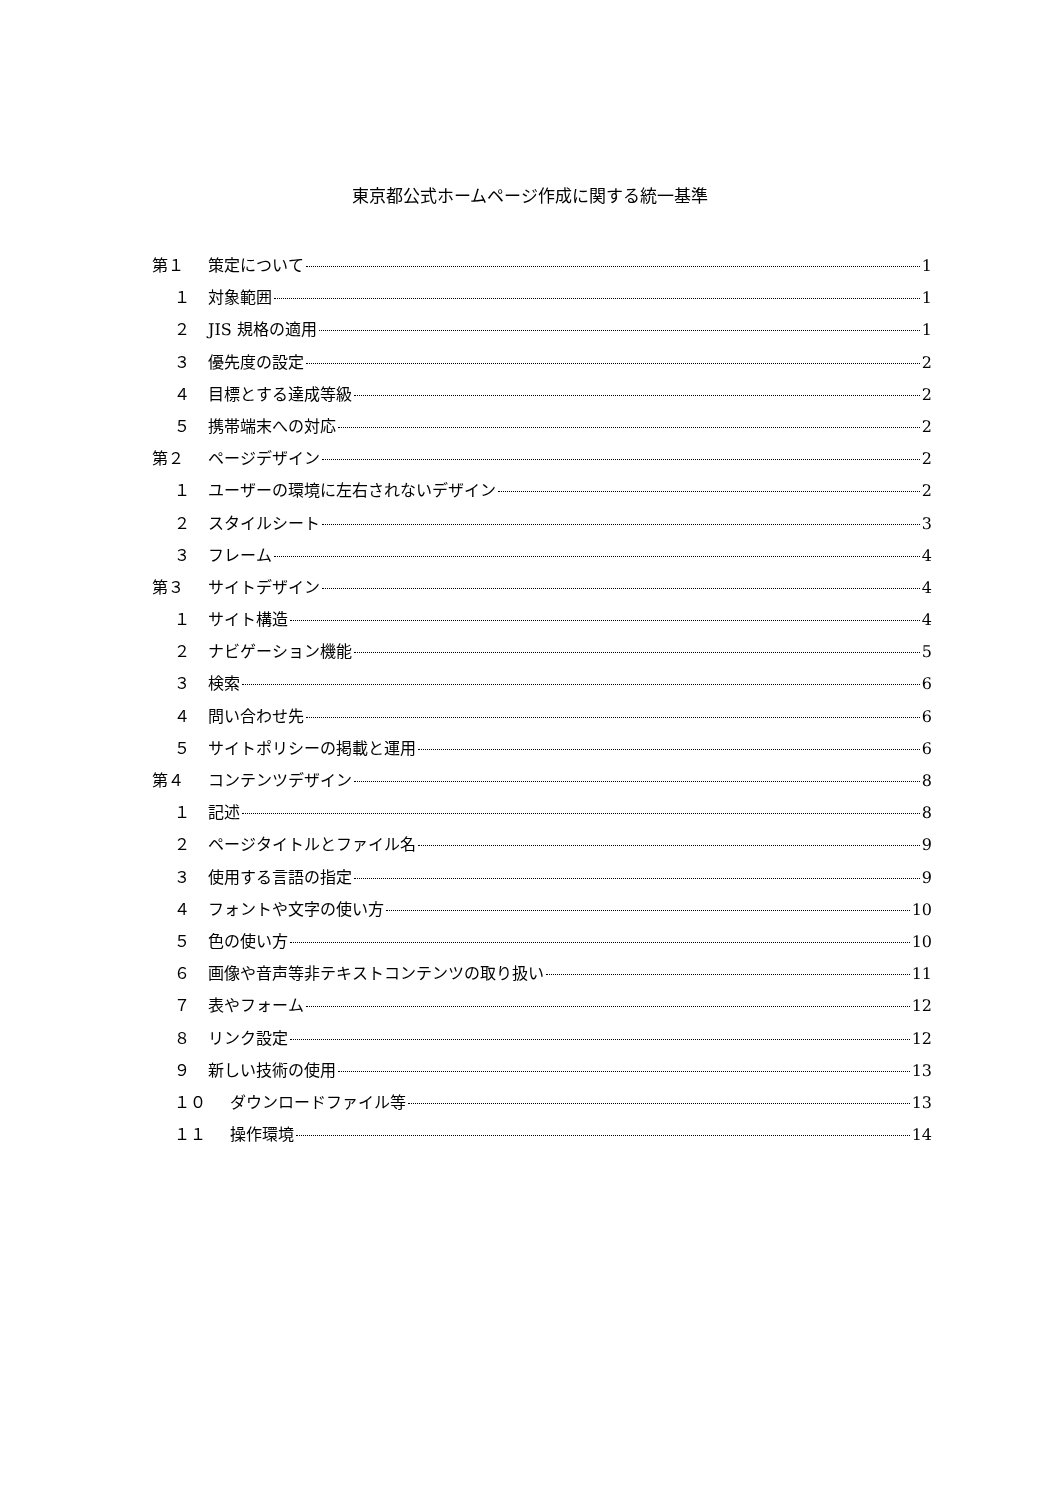東京都公式ホームページ作成に関する統一基準
第１ 策定について 1
１ 対象範囲 1
２ JIS 規格の適用 1
３ 優先度の設定 2
４ 目標とする達成等級 2
５ 携帯端末への対応 2
第２ ページデザイン 2
１ ユーザーの環境に左右されないデザイン 2
２ スタイルシート 3
３ フレーム 4
第３ サイトデザイン 4
１ サイト構造 4
２ ナビゲーション機能 5
３ 検索 6
４ 問い合わせ先 6
５ サイトポリシーの掲載と運用 6
第４ コンテンツデザイン 8
１ 記述 8
２ ページタイトルとファイル名 9
３ 使用する言語の指定 9
４ フォントや文字の使い方 10
５ 色の使い方 10
６ 画像や音声等非テキストコンテンツの取り扱い 11
７ 表やフォーム 12
８ リンク設定 12
９ 新しい技術の使用 13
１０ ダウンロードファイル等 13
１１ 操作環境 14